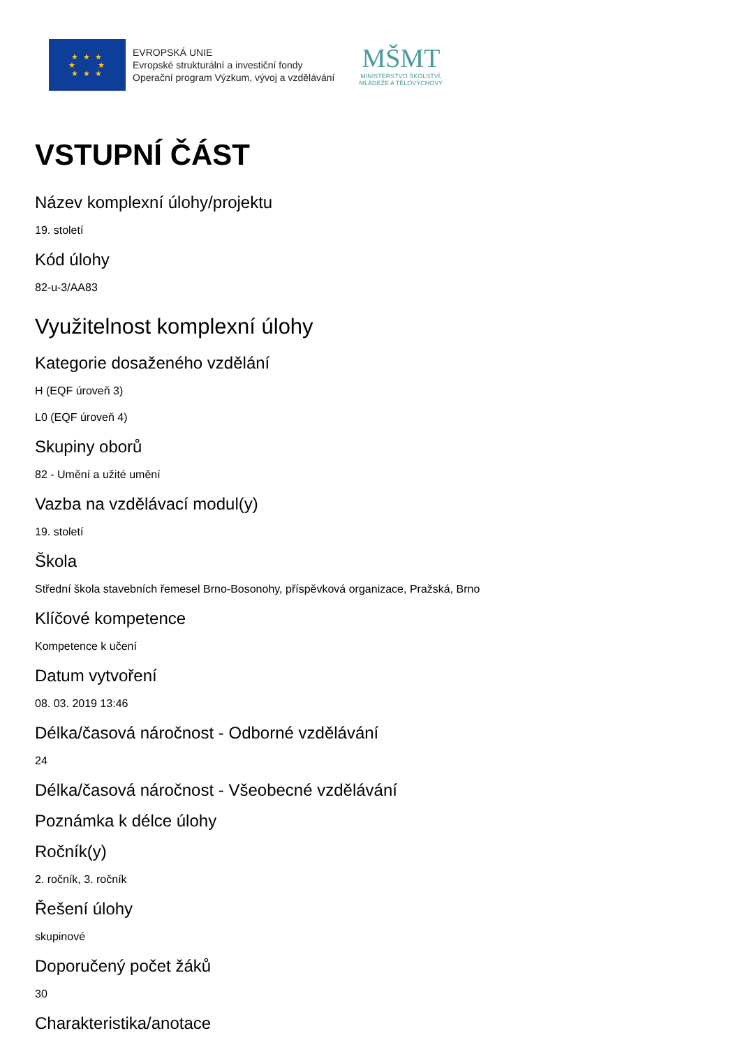★ ★ ★
★ ★
★ ★ ★
EVROPSKÁ UNIE
Evropské strukturální a investiční fondy
Operační program Výzkum, vývoj a vzdělávání
MŠMT
MINISTERSTVO ŠKOLSTVÍ,
MLÁDEŽE A TĚLOVÝCHOVY
VSTUPNÍ ČÁST
Název komplexní úlohy/projektu
19. století
Kód úlohy
82-u-3/AA83
Využitelnost komplexní úlohy
Kategorie dosaženého vzdělání
H (EQF úroveň 3)
L0 (EQF úroveň 4)
Skupiny oborů
82 - Umění a užité umění
Vazba na vzdělávací modul(y)
19. století
Škola
Střední škola stavebních řemesel Brno-Bosonohy, příspěvková organizace, Pražská, Brno
Klíčové kompetence
Kompetence k učení
Datum vytvoření
08. 03. 2019 13:46
Délka/časová náročnost - Odborné vzdělávání
24
Délka/časová náročnost - Všeobecné vzdělávání
Poznámka k délce úlohy
Ročník(y)
2. ročník, 3. ročník
Řešení úlohy
skupinové
Doporučený počet žáků
30
Charakteristika/anotace